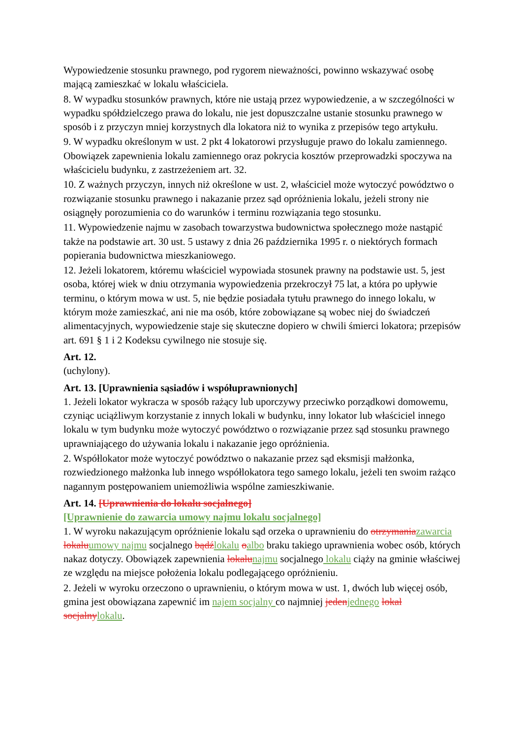Wypowiedzenie stosunku prawnego, pod rygorem nieważności, powinno wskazywać osobę mającą zamieszkać w lokalu właściciela.
8. W wypadku stosunków prawnych, które nie ustają przez wypowiedzenie, a w szczególności w wypadku spółdzielczego prawa do lokalu, nie jest dopuszczalne ustanie stosunku prawnego w sposób i z przyczyn mniej korzystnych dla lokatora niż to wynika z przepisów tego artykułu.
9. W wypadku określonym w ust. 2 pkt 4 lokatorowi przysługuje prawo do lokalu zamiennego. Obowiązek zapewnienia lokalu zamiennego oraz pokrycia kosztów przeprowadzki spoczywa na właścicielu budynku, z zastrzeżeniem art. 32.
10. Z ważnych przyczyn, innych niż określone w ust. 2, właściciel może wytoczyć powództwo o rozwiązanie stosunku prawnego i nakazanie przez sąd opróżnienia lokalu, jeżeli strony nie osiągnęły porozumienia co do warunków i terminu rozwiązania tego stosunku.
11. Wypowiedzenie najmu w zasobach towarzystwa budownictwa społecznego może nastąpić także na podstawie art. 30 ust. 5 ustawy z dnia 26 października 1995 r. o niektórych formach popierania budownictwa mieszkaniowego.
12. Jeżeli lokatorem, któremu właściciel wypowiada stosunek prawny na podstawie ust. 5, jest osoba, której wiek w dniu otrzymania wypowiedzenia przekroczył 75 lat, a która po upływie terminu, o którym mowa w ust. 5, nie będzie posiadała tytułu prawnego do innego lokalu, w którym może zamieszkać, ani nie ma osób, które zobowiązane są wobec niej do świadczeń alimentacyjnych, wypowiedzenie staje się skuteczne dopiero w chwili śmierci lokatora; przepisów art. 691 § 1 i 2 Kodeksu cywilnego nie stosuje się.
Art. 12.
(uchylony).
Art. 13. [Uprawnienia sąsiadów i współuprawnionych]
1. Jeżeli lokator wykracza w sposób rażący lub uporczywy przeciwko porządkowi domowemu, czyniąc uciążliwym korzystanie z innych lokali w budynku, inny lokator lub właściciel innego lokalu w tym budynku może wytoczyć powództwo o rozwiązanie przez sąd stosunku prawnego uprawniającego do używania lokalu i nakazanie jego opróżnienia.
2. Współlokator może wytoczyć powództwo o nakazanie przez sąd eksmisji małżonka, rozwiedzionego małżonka lub innego współlokatora tego samego lokalu, jeżeli ten swoim rażąco nagannym postępowaniem uniemożliwia wspólne zamieszkiwanie.
Art. 14. [Uprawnienia do lokalu socjalnego]
[Uprawnienie do zawarcia umowy najmu lokalu socjalnego]
1. W wyroku nakazującym opróżnienie lokalu sąd orzeka o uprawnieniu do otrzymania zawarcia lokalu umowy najmu socjalnego bądź lokalu oalbo braku takiego uprawnienia wobec osób, których nakaz dotyczy. Obowiązek zapewnienia lokalu najmu socjalnego lokalu ciąży na gminie właściwej ze względu na miejsce położenia lokalu podlegającego opróżnieniu.
2. Jeżeli w wyroku orzeczono o uprawnieniu, o którym mowa w ust. 1, dwóch lub więcej osób, gmina jest obowiązana zapewnić im najem socjalny co najmniej jeden jednego lokal socjalny lokalu.